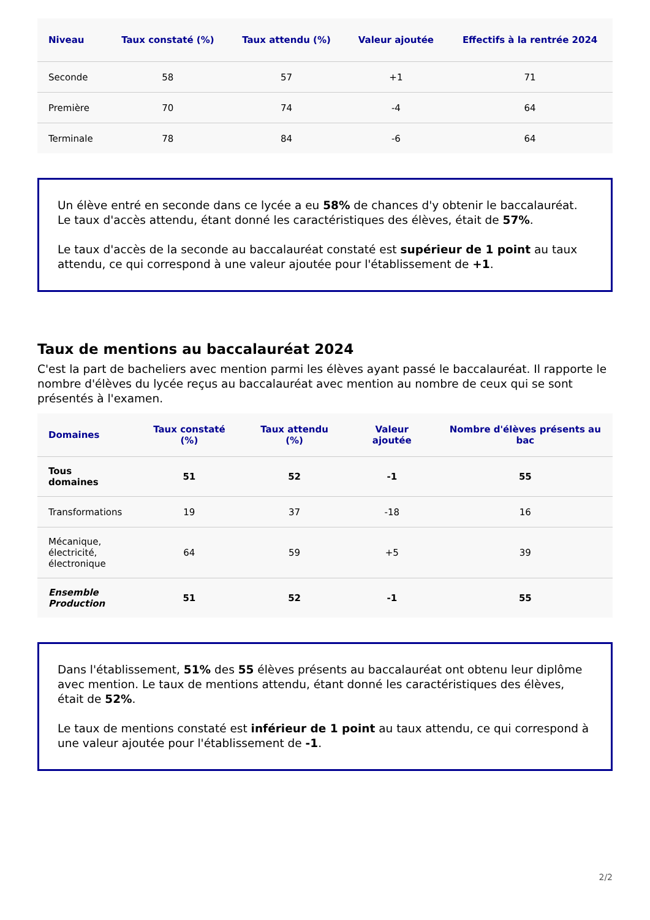| Niveau | Taux constaté (%) | Taux attendu (%) | Valeur ajoutée | Effectifs à la rentrée 2024 |
| --- | --- | --- | --- | --- |
| Seconde | 58 | 57 | +1 | 71 |
| Première | 70 | 74 | -4 | 64 |
| Terminale | 78 | 84 | -6 | 64 |
Un élève entré en seconde dans ce lycée a eu 58% de chances d'y obtenir le baccalauréat. Le taux d'accès attendu, étant donné les caractéristiques des élèves, était de 57%.
Le taux d'accès de la seconde au baccalauréat constaté est supérieur de 1 point au taux attendu, ce qui correspond à une valeur ajoutée pour l'établissement de +1.
Taux de mentions au baccalauréat 2024
C'est la part de bacheliers avec mention parmi les élèves ayant passé le baccalauréat. Il rapporte le nombre d'élèves du lycée reçus au baccalauréat avec mention au nombre de ceux qui se sont présentés à l'examen.
| Domaines | Taux constaté (%) | Taux attendu (%) | Valeur ajoutée | Nombre d'élèves présents au bac |
| --- | --- | --- | --- | --- |
| Tous domaines | 51 | 52 | -1 | 55 |
| Transformations | 19 | 37 | -18 | 16 |
| Mécanique, électricité, électronique | 64 | 59 | +5 | 39 |
| Ensemble Production | 51 | 52 | -1 | 55 |
Dans l'établissement, 51% des 55 élèves présents au baccalauréat ont obtenu leur diplôme avec mention. Le taux de mentions attendu, étant donné les caractéristiques des élèves, était de 52%.
Le taux de mentions constaté est inférieur de 1 point au taux attendu, ce qui correspond à une valeur ajoutée pour l'établissement de -1.
2/2